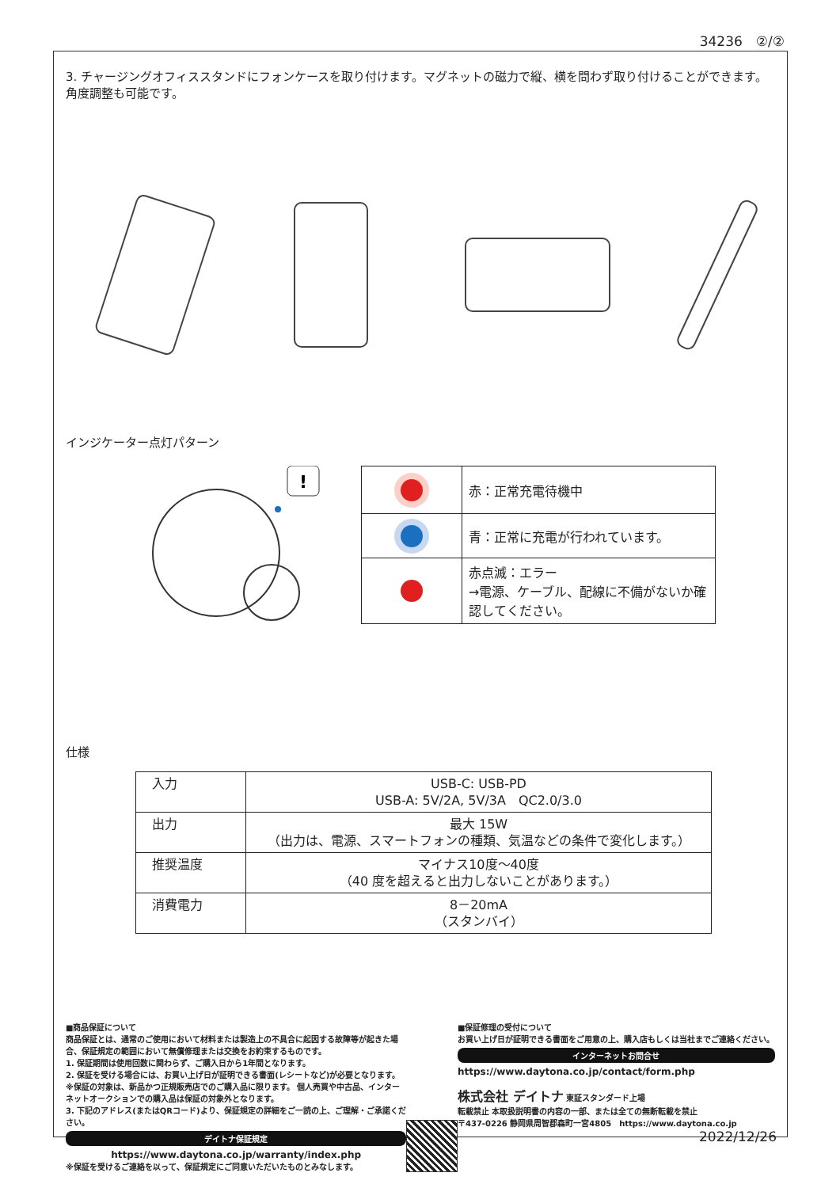34236　②/②
3. チャージングオフィススタンドにフォンケースを取り付けます。マグネットの磁力で縦、横を問わず取り付けることができます。角度調整も可能です。
インジケーター点灯パターン
!
| | 赤：正常充電待機中 |
| | 青：正常に充電が行われています。 |
| | 赤点滅：エラー →電源、ケーブル、配線に不備がないか確認してください。 |
仕様
| 入力 | USB-C: USB-PD USB-A: 5V/2A, 5V/3A QC2.0/3.0 |
| 出力 | 最大 15W （出力は、電源、スマートフォンの種類、気温などの条件で変化します。） |
| 推奨温度 | マイナス10度～40度 （40 度を超えると出力しないことがあります。） |
| 消費電力 | 8－20mA （スタンバイ） |
■商品保証について
商品保証とは、通常のご使用において材料または製造上の不具合に起因する故障等が起きた場合、保証規定の範囲において無償修理または交換をお約束するものです。
1. 保証期間は使用回数に関わらず、ご購入日から1年間となります。
2. 保証を受ける場合には、お買い上げ日が証明できる書面(レシートなど)が必要となります。
※保証の対象は、新品かつ正規販売店でのご購入品に限ります。 個人売買や中古品、インターネットオークションでの購入品は保証の対象外となります。
3. 下記のアドレス(またはQRコード)より、保証規定の詳細をご一読の上、ご理解・ご承諾ください。
デイトナ保証規定
https://www.daytona.co.jp/warranty/index.php
※保証を受けるご連絡を以って、保証規定にご同意いただいたものとみなします。
■保証修理の受付について
お買い上げ日が証明できる書面をご用意の上、購入店もしくは当社までご連絡ください。
インターネットお問合せ
https://www.daytona.co.jp/contact/form.php
株式会社 デイトナ 東証スタンダード上場
転載禁止 本取扱説明書の内容の一部、または全ての無断転載を禁止
〒437-0226 静岡県周智郡森町一宮4805　https://www.daytona.co.jp
2022/12/26